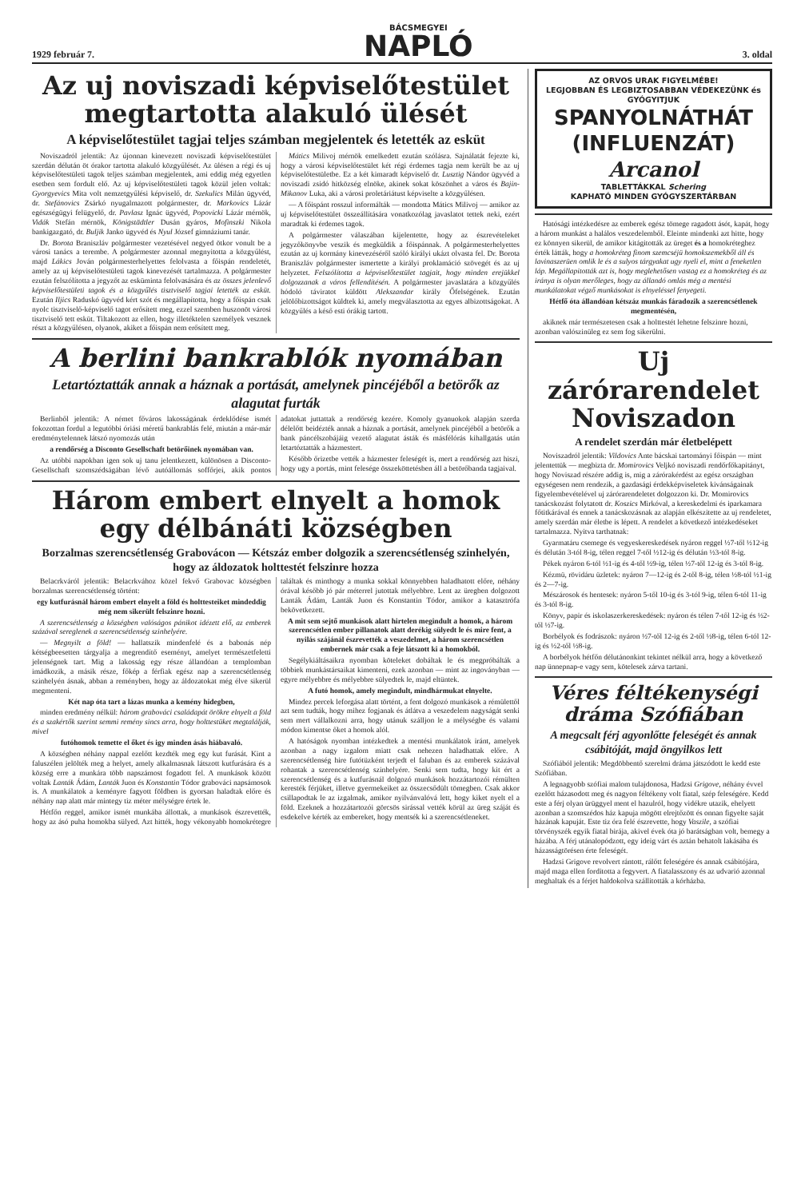1929 február 7.
BÁCSMEGYEI
NAPLÓ
3. oldal
Az uj noviszadi képviselőtestület megtartotta alakuló ülését
A képviselőtestület tagjai teljes számban megjelentek és letették az esküt
Noviszadról jelentik: Az újonnan kinevezett noviszadi képviselőtestület szerdán délután öt órakor tartotta alakuló közgyűlését. Az ülésen a régi és uj képviselőtestületi tagok teljes számban megjelentek, ami eddig még egyetlen esetben sem fordult elő. Az uj képviselőtestületi tagok közül jelen voltak: Gyorgyevics Mita volt nemzetgyűlési képviselő, dr. Szekulics Milán ügyvéd, dr. Stefánovics Zsárkó nyugalmazott polgármester, dr. Markovics Lázár egészségügyi felügyelő, dr. Pavlasz Ignác ügyvéd, Popovicki Lázár mérnök, Vidák Stefán mérnök, Königstädtler Dusán gyáros, Mofinszki Nikola bankigazgató, dr. Buljik Janko ügyvéd és Nyul József gimnáziumi tanár.
Dr. Borota Braniszláv polgármester vezetésével negyed ötkor vonult be a városi tanács a terembe. A polgármester azonnal megnyitotta a közgyűlést, majd Lákics Jován polgármesterhelyettes felolvasta a főispán rendeletét, amely az uj képviselőtestületi tagok kinevezését tartalmazza. A polgármester ezután felszólította a jegyzőt az esküminta felolvasására és az összes jelenlevő képviselőtestületi tagok és a közgyűlés tisztviselő tagjai letették az esküt. Ezután Iljics Raduskó ügyvéd kért szót és megállapította, hogy a főispán csak nyolc tisztviselő-képviselő tagot erősített meg, ezzel szemben huszonöt városi tisztviselő tett esküt. Tiltakozott az ellen, hogy illetéktelen személyek vesznek részt a közgyűlésen, olyanok, akiket a főispán nem erősített meg.
Mátics Milivoj mérnök emelkedett ezután szólásra. Sajnálatát fejezte ki, hogy a városi képviselőtestület két régi érdemes tagja nem került be az uj képviselőtestületbe. Ez a két kimaradt képviselő dr. Lusztig Nándor ügyvéd a noviszadi zsidó hitközség elnöke, akinek sokat köszönhet a város és Bajin-Mikanov Luka, aki a városi proletáriátust képviselte a közgyűlésen.
— A főispánt rosszul informálták — mondotta Mátics Milivoj — amikor az uj képviselőtestület összeállítására vonatkozólag javaslatot tettek neki, ezért maradtak ki érdemes tagok.
A polgármester válaszában kijelentette, hogy az észrevételeket jegyzőkönyvbe veszik és megküldik a főispánnak. A polgármesterhelyettes ezután az uj kormány kinevezéséről szóló királyi ukázt olvasta fel. Dr. Borota Braniszláv polgármester ismertette a királyi proklamáció szövegét és az uj helyzetet. Felszólította a képviselőtestület tagjait, hogy minden erejükkel dolgozzanak a város fellendítésén. A polgármester javaslatára a közgyűlés hódoló táviratot küldött Alekszandar király Őfelségének. Ezután jelölőbizottságot küldtek ki, amely megválasztotta az egyes albizottságokat. A közgyűlés a késő esti órákig tartott.
A berlini bankrablók nyomában
Letartóztatták annak a háznak a portását, amelynek pincéjéből a betörők az alagutat furták
Berlinből jelentik: A német főváros lakosságának érdeklődése ismét fokozottan fordul a legutóbbi óriási méretű bankrablás felé, miután a már-már eredménytelennek látszó nyomozás után
a rendőrség a Disconto Gesellschaft betörőinek nyomában van.
Az utóbbi napokban igen sok uj tanu jelentkezett, különösen a Disconto-Gesellschaft szomszédságában lévő autóállomás soffőrjei, akik pontos adatokat juttattak a rendőrség kezére. Komoly gyanuokok alapján szerda délelőtt beidézték annak a háznak a portását, amelynek pincéjéből a betörők a bank páncélszobájáig vezető alagutat ásták és másfélórás kihallgatás után letartóztatták a házmestert.
Később őrizetbe vették a házmester feleségét is, mert a rendőrség azt hiszi, hogy ugy a portás, mint felesége összeköttetésben áll a betörőbanda tagjaival.
Három embert elnyelt a homok egy délbánáti községben
Borzalmas szerencsétlenség Grabovácon — Kétszáz ember dolgozik a szerencsétlenség szinhelyén, hogy az áldozatok holttestét felszinre hozza
Belacrkváról jelentik: Belacrkvához közel fekvő Grabovac községben borzalmas szerencsétlenség történt:
egy kutfurásnál három embert elnyelt a föld és holttesteiket mindeddig még nem sikerült felszinre hozni.
A szerencsétlenség a községben valóságos pánikot idézett elő, az emberek százával sereglenek a szerencsétlenség szinhelyére.
— Megnyilt a föld! — hallatszik mindenfelé és a babonás nép kétségbeesetten tárgyalja a megrendítő eseményt, amelyet természetfeletti jelenségnek tart. Mig a lakosság egy része állandóan a templomban imádkozik, a másik része, főkép a férfiak egész nap a szerencsétlenség szinhelyén ásnak, abban a reményben, hogy az áldozatokat még élve sikerül megmenteni.
Két nap óta tart a lázas munka a kemény hidegben,
minden eredmény nélkül: három grabováci családapát örökre elnyelt a föld és a szakértők szerint semmi remény sincs arra, hogy holttestüket megtalálják, mivel
futóhomok temette el őket és igy minden ásás hiábavaló.
A községben néhány nappal ezelőtt kezdték meg egy kut furását. Kint a faluszélen jelölték meg a helyet, amely alkalmasnak látszott kutfurására és a község erre a munkára több napszámost fogadott fel. A munkások között voltak Lanták Ádám, Lanták Juon és Konstantin Tódor grabováci napsámosok is. A munkálatok a keményre fagyott földben is gyorsan haladtak előre és néhány nap alatt már mintegy tiz méter mélységre értek le.
Hétfőn reggel, amikor ismét munkába állottak, a munkások észrevették, hogy az ásó puha homokba sülyed. Azt hitték, hogy vékonyabb homokrétegre találtak és minthogy a munka sokkal könnyebben haladhatott előre, néhány órával később jó pár méterrel jutottak mélyebbre. Lent az üregben dolgozott Lanták Ádám, Lanták Juon és Konstantin Tódor, amikor a katasztrófa bekövetkezett.
A mit sem sejtő munkások alatt hirtelen megindult a homok, a három szerencsétlen ember pillanatok alatt derékig sülyedt le és mire fent, a nyilás szájánál észrevették a veszedelmet, a három szerencsétlen embernek már csak a feje látszott ki a homokból.
Segélykiáltásaikra nyomban köteleket dobáltak le és megpróbálták a többiek munkástársaikat kimenteni, ezek azonban — mint az ingoványban — egyre mélyebbre és mélyebbre sülyedtek le, majd eltüntek.
A futó homok, amely megindult, mindhármukat elnyelte.
Mindez percek leforgása alatt történt, a fent dolgozó munkások a rémülettől azt sem tudták, hogy mihez fogjanak és átlátva a veszedelem nagyságát senki sem mert vállalkozni arra, hogy utánuk szálljon le a mélységbe és valami módon kimentse őket a homok alól.
A hatóságok nyomban intézkedtek a mentési munkálatok iránt, amelyek azonban a nagy izgalom miatt csak nehezen haladhattak előre. A szerencsétlenség hire futótüzként terjedt el faluban és az emberek százával rohantak a szerencsétlenség szinhelyére. Senki sem tudta, hogy kit ért a szerencsétlenség és a kutfurásnál dolgozó munkások hozzátartozói rémülten keresték férjüket, illetve gyermekeiket az összecsődült tömegben. Csak akkor csillapodtak le az izgalmak, amikor nyilvánvalóvá lett, hogy kiket nyelt el a föld. Ezeknek a hozzátartozói görcsös sirással vették körül az üreg száját és esdekelve kérték az embereket, hogy mentsék ki a szerencsétleneket.
AZ ORVOS URAK FIGYELMÉBE!
LEGJOBBAN ÉS LEGBIZTOSABBAN VÉDEKEZÜNK és GYÓGYITJUK
SPANYOLNÁTHÁT (INFLUENZÁT)
Arcanol
TABLETTÁKKAL Schering
KAPHATÓ MINDEN GYÓGYSZERTÁRBAN
Hatósági intézkedésre az emberek egész tömege ragadott ásót, kapát, hogy a három munkást a halálos veszedelemből. Eleinte mindenki azt hitte, hogy ez könnyen sikerül, de amikor kitágitották az üreget és a homokréteghez érték látták, hogy a homokréteg finom szemcséjü homokszemekből áll és lavinaszerüen omlik le és a sulyos tárgyakat ugy nyeli el, mint a feneketlen láp. Megállapitották azt is, hogy meglehetősen vastag ez a homokréteg és az iránya is olyan merőleges, hogy az állandó omlás még a mentési munkálatokat végző munkásokat is elnyeléssel fenyegeti.
Hétfő óta állandóan kétszáz munkás fáradozik a szerencsétlenek megmentésén,
akiknek már természetesen csak a holttestét lehetne felszinre hozni, azonban valószinüleg ez sem fog sikerülni.
Uj zárórarendelet Noviszadon
A rendelet szerdán már életbelépett
Noviszadról jelentik: Vildovics Ante bácskai tartományi főispán — mint jelentettük — megbizta dr. Momirovics Veljkó noviszadi rendőrfőkapitányt, hogy Noviszad részére addig is, mig a zárórakérdést az egész országban egységesen nem rendezik, a gazdasági érdekképviseletek kivánságainak figyelembevételével uj zárórarendeletet dolgozzon ki. Dr. Momirovics tanácskozást folytatott dr. Koszics Mirkóval, a kereskedelmi és iparkamara főtitkárával és ennek a tanácskozásnak az alapján elkészitette az uj rendeletet, amely szerdán már életbe is lépett. A rendelet a következő intézkedéseket tartalmazza. Nyitva tarthatnak:
Gyarmatáru csemege és vegyeskereskedések nyáron reggel ½7-től ½12-ig és délután 3-tól 8-ig, télen reggel 7-től ½12-ig és délután ½3-tól 8-ig.
Pékek nyáron 6-tól ½1-ig és 4-től ½9-ig, télen ½7-től 12-ig és 3-tól 8-ig.
Kézmü, rövidáru üzletek: nyáron 7—12-ig és 2-től 8-ig, télen ½8-tól ½1-ig és 2—7-ig.
Mészárosok és hentesek: nyáron 5-től 10-ig és 3-tól 9-ig, télen 6-tól 11-ig és 3-tól 8-ig.
Könyv, papir és iskolaszerkereskedések: nyáron és télen 7-től 12-ig és ½2-től ½7-ig.
Borbélyok és fodrászok: nyáron ½7-től 12-ig és 2-től ½8-ig, télen 6-tól 12-ig és ½2-től ½8-ig.
A borbélyok hétfőn délutánonkint tekintet nélkül arra, hogy a következő nap ünnepnap-e vagy sem, kötelesek zárva tartani.
Véres féltékenységi dráma Szófiában
A megcsalt férj agyonlőtte feleségét és annak csábitóját, majd öngyilkos lett
Szófiából jelentik: Megdöbbentő szerelmi dráma játszódott le kedd este Szófiában.
A legnagyobb szófiai malom tulajdonosa, Hadzsi Grigove, néhány évvel ezelőtt házasodott meg és nagyon féltékeny volt fiatal, szép feleségére. Kedd este a férj olyan ürüggyel ment el hazulról, hogy vidékre utazik, ehelyett azonban a szomszédos ház kapuja mögött elrejtőzött és onnan figyelte saját házának kapuját. Este tiz óra felé észrevette, hogy Vaszile, a szófiai törvényszék egyik fiatal birája, akivel évek óta jó barátságban volt, bemegy a házába. A férj utánalopódzott, egy ideig várt és aztán behatolt lakásába és házasságtörésen érte feleségét.
Hadzsi Grigove revolvert rántott, rálőtt feleségére és annak csábitójára, majd maga ellen forditotta a fegyvert. A fiatalasszony és az udvarió azonnal meghaltak és a férjet haldokolva szállitották a kórházba.